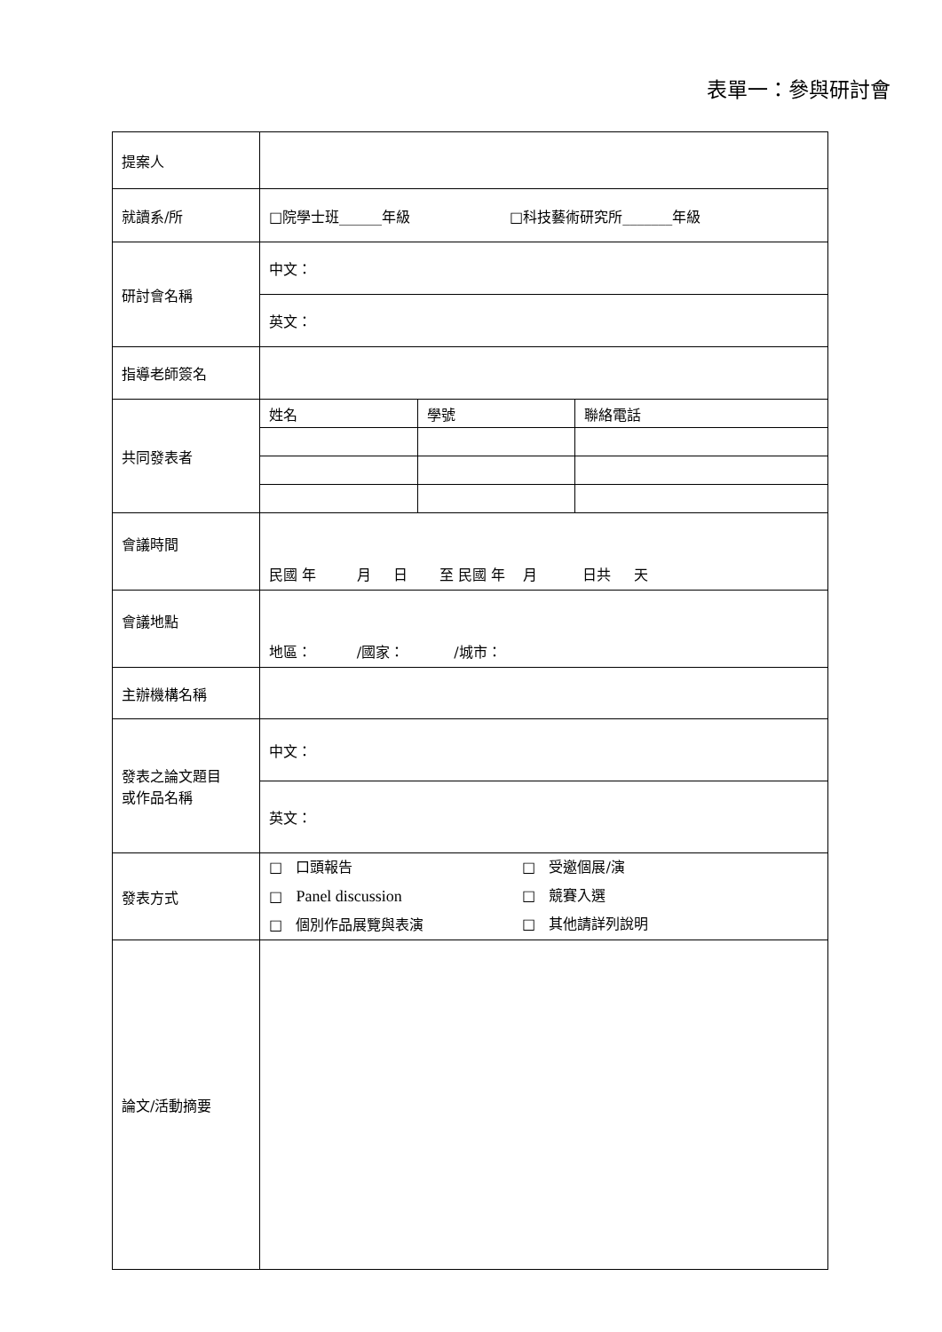表單一：參與研討會
| 提案人 | | | |
| 就讀系/所 | □院學士班______年級 □科技藝術研究所_______年級 | | |
| 研討會名稱 | 中文： | | |
| | 英文： | | |
| 指導老師簽名 | | | |
| 共同發表者 | 姓名 | 學號 | 聯絡電話 |
| 會議時間 | 民國 年 月 日 至 民國 年 月 日共 天 | | |
| 會議地點 | 地區： /國家： /城市： | | |
| 主辦機構名稱 | | | |
| 發表之論文題目 或作品名稱 | 中文： | | |
| | 英文： | | |
| 發表方式 | □ 口頭報告 □ Panel discussion □ 個別作品展覽與表演 □ 受邀個展/演 □ 競賽入選 □ 其他請詳列說明 | | |
| 論文/活動摘要 | | | |